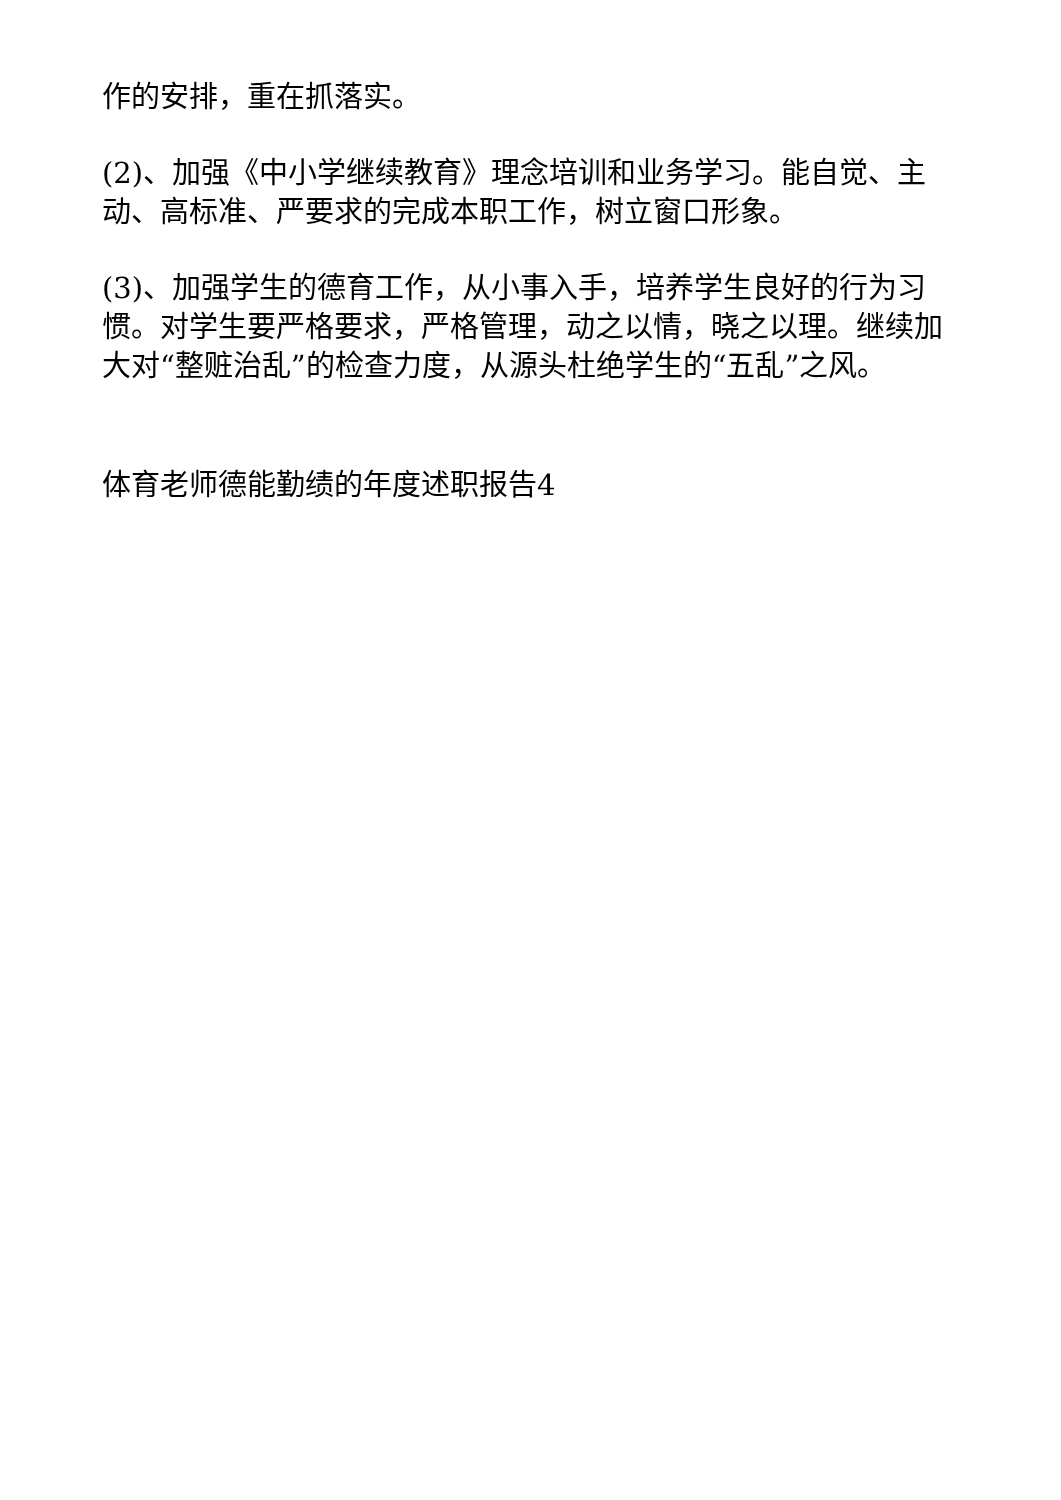作的安排，重在抓落实。
(2)、加强《中小学继续教育》理念培训和业务学习。能自觉、主动、高标准、严要求的完成本职工作，树立窗口形象。
(3)、加强学生的德育工作，从小事入手，培养学生良好的行为习惯。对学生要严格要求，严格管理，动之以情，晓之以理。继续加大对“整赃治乱”的检查力度，从源头杜绝学生的“五乱”之风。
体育老师德能勤绩的年度述职报告4